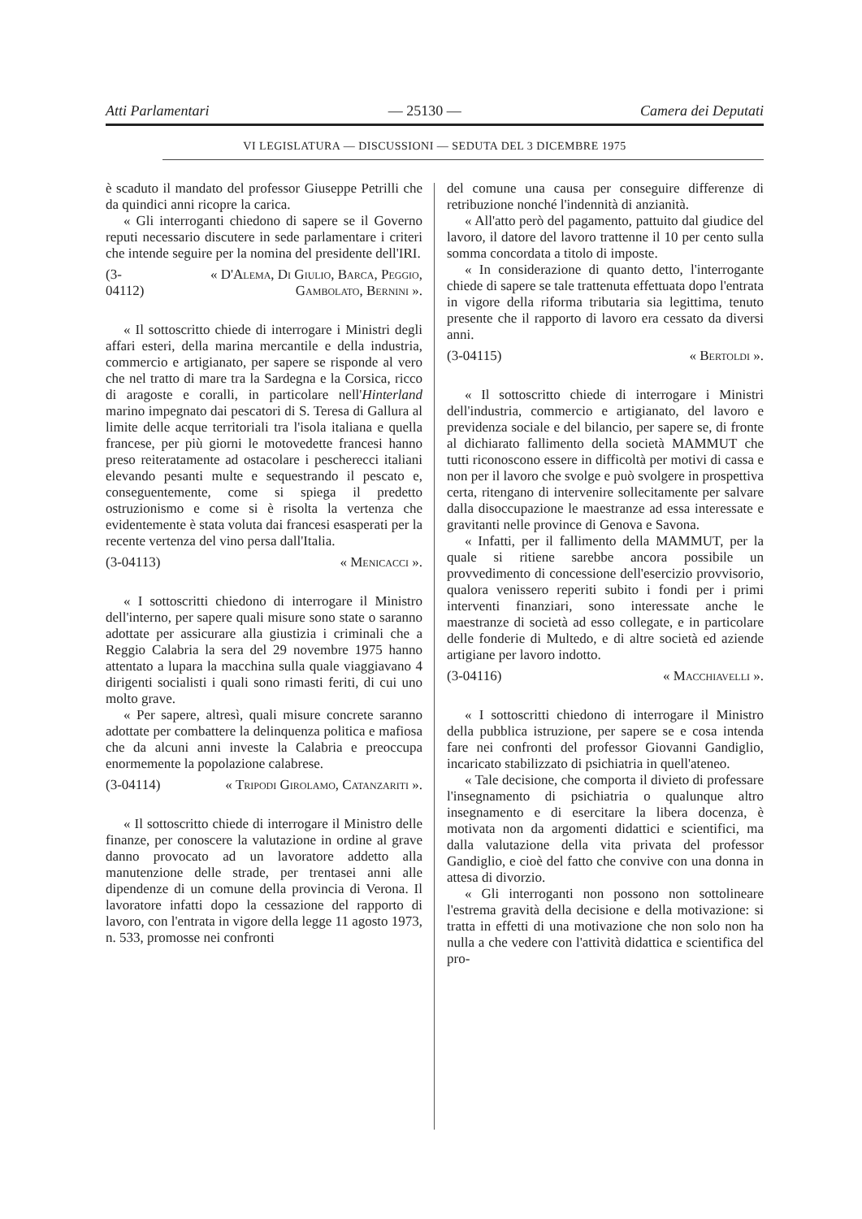Atti Parlamentari — 25130 — Camera dei Deputati
VI LEGISLATURA — DISCUSSIONI — SEDUTA DEL 3 DICEMBRE 1975
è scaduto il mandato del professor Giuseppe Petrilli che da quindici anni ricopre la carica.
« Gli interroganti chiedono di sapere se il Governo reputi necessario discutere in sede parlamentare i criteri che intende seguire per la nomina del presidente dell'IRI.
(3-04112) « D'Alema, Di Giulio, Barca, Peggio, Gambolato, Bernini ».
« Il sottoscritto chiede di interrogare i Ministri degli affari esteri, della marina mercantile e della industria, commercio e artigianato, per sapere se risponde al vero che nel tratto di mare tra la Sardegna e la Corsica, ricco di aragoste e coralli, in particolare nell'Hinterland marino impegnato dai pescatori di S. Teresa di Gallura al limite delle acque territoriali tra l'isola italiana e quella francese, per più giorni le motovedette francesi hanno preso reiteratamente ad ostacolare i pescherecci italiani elevando pesanti multe e sequestrando il pescato e, conseguentemente, come si spiega il predetto ostruzionismo e come si è risolta la vertenza che evidentemente è stata voluta dai francesi esasperati per la recente vertenza del vino persa dall'Italia.
(3-04113) « Menicacci ».
« I sottoscritti chiedono di interrogare il Ministro dell'interno, per sapere quali misure sono state o saranno adottate per assicurare alla giustizia i criminali che a Reggio Calabria la sera del 29 novembre 1975 hanno attentato a lupara la macchina sulla quale viaggiavano 4 dirigenti socialisti i quali sono rimasti feriti, di cui uno molto grave.
« Per sapere, altresì, quali misure concrete saranno adottate per combattere la delinquenza politica e mafiosa che da alcuni anni investe la Calabria e preoccupa enormemente la popolazione calabrese.
(3-04114) « Tripodi Girolamo, Catanzariti ».
« Il sottoscritto chiede di interrogare il Ministro delle finanze, per conoscere la valutazione in ordine al grave danno provocato ad un lavoratore addetto alla manutenzione delle strade, per trentasei anni alle dipendenze di un comune della provincia di Verona. Il lavoratore infatti dopo la cessazione del rapporto di lavoro, con l'entrata in vigore della legge 11 agosto 1973, n. 533, promosse nei confronti
del comune una causa per conseguire differenze di retribuzione nonché l'indennità di anzianità.
« All'atto però del pagamento, pattuito dal giudice del lavoro, il datore del lavoro trattenne il 10 per cento sulla somma concordata a titolo di imposte.
« In considerazione di quanto detto, l'interrogante chiede di sapere se tale trattenuta effettuata dopo l'entrata in vigore della riforma tributaria sia legittima, tenuto presente che il rapporto di lavoro era cessato da diversi anni.
(3-04115) « Bertoldi ».
« Il sottoscritto chiede di interrogare i Ministri dell'industria, commercio e artigianato, del lavoro e previdenza sociale e del bilancio, per sapere se, di fronte al dichiarato fallimento della società MAMMUT che tutti riconoscono essere in difficoltà per motivi di cassa e non per il lavoro che svolge e può svolgere in prospettiva certa, ritengano di intervenire sollecitamente per salvare dalla disoccupazione le maestranze ad essa interessate e gravitanti nelle province di Genova e Savona.
« Infatti, per il fallimento della MAMMUT, per la quale si ritiene sarebbe ancora possibile un provvedimento di concessione dell'esercizio provvisorio, qualora venissero reperiti subito i fondi per i primi interventi finanziari, sono interessate anche le maestranze di società ad esso collegate, e in particolare delle fonderie di Multedo, e di altre società ed aziende artigiane per lavoro indotto.
(3-04116) « Macchiavelli ».
« I sottoscritti chiedono di interrogare il Ministro della pubblica istruzione, per sapere se e cosa intenda fare nei confronti del professor Giovanni Gandiglio, incaricato stabilizzato di psichiatria in quell'ateneo.
« Tale decisione, che comporta il divieto di professare l'insegnamento di psichiatria o qualunque altro insegnamento e di esercitare la libera docenza, è motivata non da argomenti didattici e scientifici, ma dalla valutazione della vita privata del professor Gandiglio, e cioè del fatto che convive con una donna in attesa di divorzio.
« Gli interroganti non possono non sottolineare l'estrema gravità della decisione e della motivazione: si tratta in effetti di una motivazione che non solo non ha nulla a che vedere con l'attività didattica e scientifica del pro-